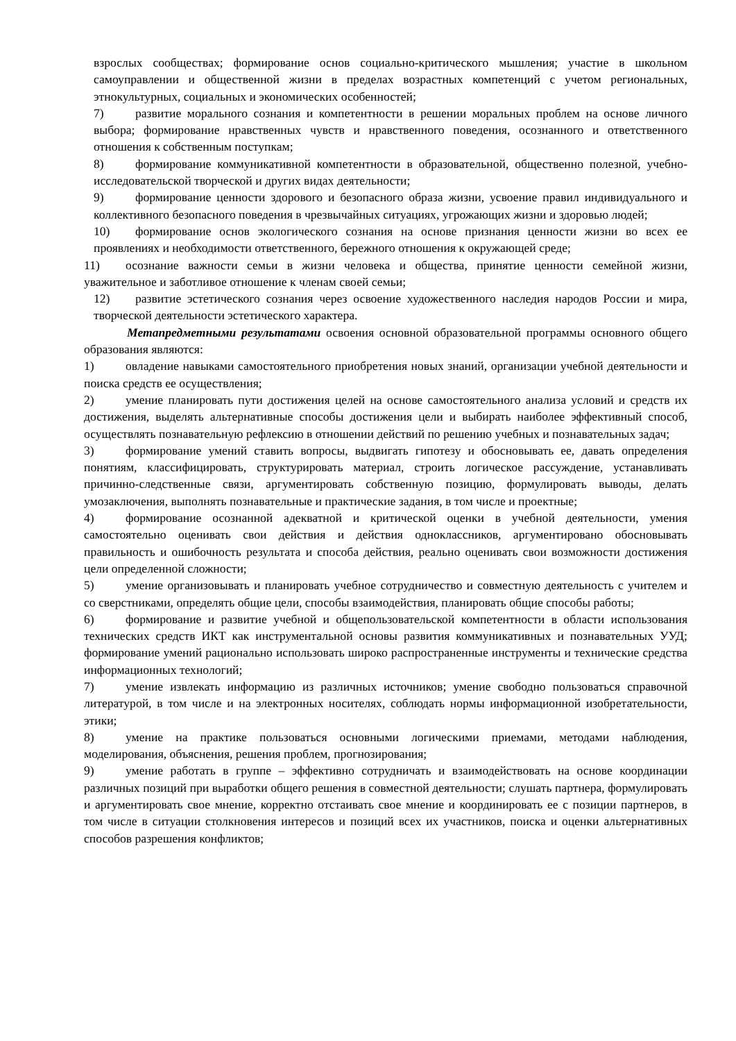взрослых сообществах; формирование основ социально-критического мышления; участие в школьном самоуправлении и общественной жизни в пределах возрастных компетенций с учетом региональных, этнокультурных, социальных и экономических особенностей;
7) развитие морального сознания и компетентности в решении моральных проблем на основе личного выбора; формирование нравственных чувств и нравственного поведения, осознанного и ответственного отношения к собственным поступкам;
8) формирование коммуникативной компетентности в образовательной, общественно полезной, учебно-исследовательской творческой и других видах деятельности;
9) формирование ценности здорового и безопасного образа жизни, усвоение правил индивидуального и коллективного безопасного поведения в чрезвычайных ситуациях, угрожающих жизни и здоровью людей;
10) формирование основ экологического сознания на основе признания ценности жизни во всех ее проявлениях и необходимости ответственного, бережного отношения к окружающей среде;
11) осознание важности семьи в жизни человека и общества, принятие ценности семейной жизни, уважительное и заботливое отношение к членам своей семьи;
12) развитие эстетического сознания через освоение художественного наследия народов России и мира, творческой деятельности эстетического характера.
Метапредметными результатами освоения основной образовательной программы основного общего образования являются:
1) овладение навыками самостоятельного приобретения новых знаний, организации учебной деятельности и поиска средств ее осуществления;
2) умение планировать пути достижения целей на основе самостоятельного анализа условий и средств их достижения, выделять альтернативные способы достижения цели и выбирать наиболее эффективный способ, осуществлять познавательную рефлексию в отношении действий по решению учебных и познавательных задач;
3) формирование умений ставить вопросы, выдвигать гипотезу и обосновывать ее, давать определения понятиям, классифицировать, структурировать материал, строить логическое рассуждение, устанавливать причинно-следственные связи, аргументировать собственную позицию, формулировать выводы, делать умозаключения, выполнять познавательные и практические задания, в том числе и проектные;
4) формирование осознанной адекватной и критической оценки в учебной деятельности, умения самостоятельно оценивать свои действия и действия одноклассников, аргументировано обосновывать правильность и ошибочность результата и способа действия, реально оценивать свои возможности достижения цели определенной сложности;
5) умение организовывать и планировать учебное сотрудничество и совместную деятельность с учителем и со сверстниками, определять общие цели, способы взаимодействия, планировать общие способы работы;
6) формирование и развитие учебной и общепользовательской компетентности в области использования технических средств ИКТ как инструментальной основы развития коммуникативных и познавательных УУД; формирование умений рационально использовать широко распространенные инструменты и технические средства информационных технологий;
7) умение извлекать информацию из различных источников; умение свободно пользоваться справочной литературой, в том числе и на электронных носителях, соблюдать нормы информационной изобретательности, этики;
8) умение на практике пользоваться основными логическими приемами, методами наблюдения, моделирования, объяснения, решения проблем, прогнозирования;
9) умение работать в группе – эффективно сотрудничать и взаимодействовать на основе координации различных позиций при выработки общего решения в совместной деятельности; слушать партнера, формулировать и аргументировать свое мнение, корректно отстаивать свое мнение и координировать ее с позиции партнеров, в том числе в ситуации столкновения интересов и позиций всех их участников, поиска и оценки альтернативных способов разрешения конфликтов;